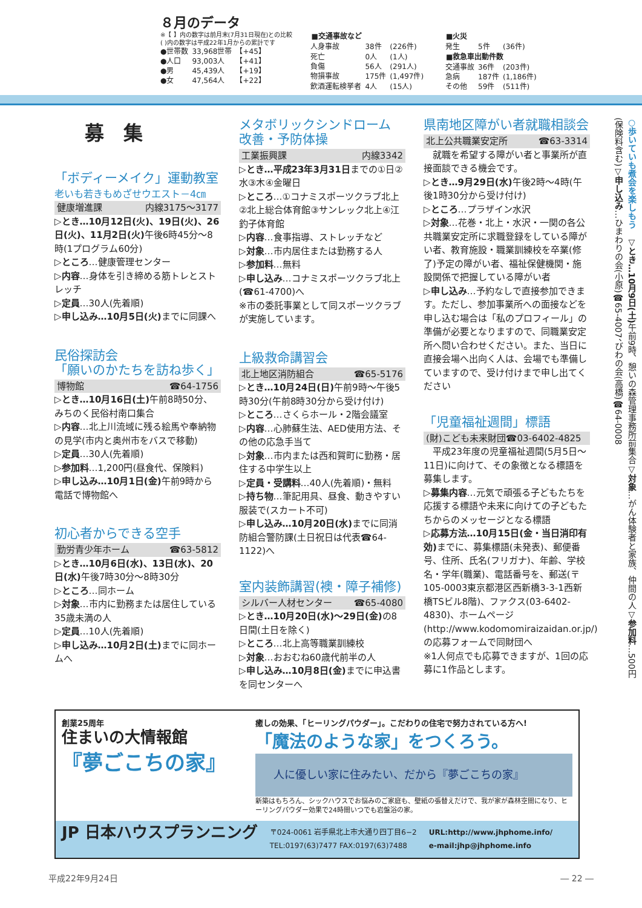８月のデータ
※【 】内の数字は前月末(7月31日現在)との比較
( )内の数字は平成22年1月からの累計です
| ●世帯数 | 33,968世帯 | 【+45】 |
| ●人口 | 93,003人 | 【+41】 |
| ●男 | 45,439人 | 【+19】 |
| ●女 | 47,564人 | 【+22】 |
| ■交通事故など | | |
| --- | --- | --- |
| 人身事故 | 38件 | (226件) |
| 死亡 | 0人 | (1人) |
| 負傷 | 56人 | (291人) |
| 物損事故 | 175件 | (1,497件) |
| 飲酒運転検挙者 | 4人 | (15人) |
| ■火災 | | |
| --- | --- | --- |
| 発生 | 5件 | (36件) |
| ■救急車出動件数 | | |
| 交通事故 | 36件 | (203件) |
| 急病 | 187件 | (1,186件) |
| その他 | 59件 | (511件) |
募　集
「ボディーメイク」運動教室
老いも若きもめざせウエスト－4㎝
健康増進課 内線3175～3177
▷とき…10月12日(火)、19日(火)、26日(火)、11月2日(火) 午後6時45分～8時(1プログラム60分)
▷ところ…健康管理センター
▷内容…身体を引き締める筋トレとストレッチ
▷定員…30人(先着順)
▷申し込み…10月5日(火) までに同課へ
民俗探訪会
「願いのかたちを訪ね歩く」
博物館 ☎64-1756
▷とき…10月16日(土) 午前8時50分、みちのく民俗村南口集合
▷内容…北上川流域に残る絵馬や奉納物の見学(市内と奥州市をバスで移動)
▷定員…30人(先着順)
▷参加料…1,200円(昼食代、保険料)
▷申し込み…10月1日(金) 午前9時から電話で博物館へ
初心者からできる空手
勤労青少年ホーム ☎63-5812
▷とき…10月6日(水)、13日(水)、20日(水) 午後7時30分～8時30分
▷ところ…同ホーム
▷対象…市内に勤務または居住している35歳未満の人
▷定員…10人(先着順)
▷申し込み…10月2日(土) までに同ホームへ
メタボリックシンドローム
改善・予防体操
工業振興課 内線3342
▷とき…平成23年3月31日までの①日②水③木④金曜日
▷ところ…①コナミスポーツクラブ北上②北上総合体育館③サンレック北上④江釣子体育館
▷内容…食事指導、ストレッチなど
▷対象…市内居住または勤務する人
▷参加料…無料
▷申し込み…コナミスポーツクラブ北上(☎61-4700)へ
※市の委託事業として同スポーツクラブが実施しています。
上級救命講習会
北上地区消防組合 ☎65-5176
▷とき…10月24日(日) 午前9時～午後5時30分(午前8時30分から受け付け)
▷ところ…さくらホール・2階会議室
▷内容…心肺蘇生法、AED使用方法、その他の応急手当て
▷対象…市内または西和賀町に勤務・居住する中学生以上
▷定員・受講料…40人(先着順)・無料
▷持ち物…筆記用具、昼食、動きやすい服装で(スカート不可)
▷申し込み…10月20日(水) までに同消防組合警防課(土日祝日は代表☎64-1122)へ
室内装飾講習(襖・障子補修)
シルバー人材センター ☎65-4080
▷とき…10月20日(水)～29日(金) の8日間(土日を除く)
▷ところ…北上高等職業訓練校
▷対象…おおむね60歳代前半の人
▷申し込み…10月8日(金) までに申込書を同センターへ
県南地区障がい者就職相談会
北上公共職業安定所 ☎63-3314
　就職を希望する障がい者と事業所が直接面談できる機会です。
▷とき…9月29日(水) 午後2時～4時(午後1時30分から受け付け)
▷ところ…プラザイン水沢
▷対象…花巻・北上・水沢・一関の各公共職業安定所に求職登録をしている障がい者、教育施設・職業訓練校を卒業(修了)予定の障がい者、福祉保健機関・施設関係で把握している障がい者
▷申し込み…予約なしで直接参加できます。ただし、参加事業所への面接などを申し込む場合は「私のプロフィール」の準備が必要となりますので、同職業安定所へ問い合わせください。また、当日に直接会場へ出向く人は、会場でも準備していますので、受け付けまで申し出てください
「児童福祉週間」標語
(財)こども未来財団☎03-6402-4825
　平成23年度の児童福祉週間(5月5日～11日)に向けて、その象徴となる標語を募集します。
▷募集内容…元気で頑張る子どもたちを応援する標語や未来に向けての子どもたちからのメッセージとなる標語
▷応募方法…10月15日(金・当日消印有効) までに、募集標語(未発表)、郵便番号、住所、氏名(フリガナ)、年齢、学校名・学年(職業)、電話番号を、郵送(〒105-0003東京都港区西新橋3-3-1西新橋TSビル8階)、ファクス(03-6402-4830)、ホームページ(http://www.kodomomiraizaidan.or.jp/)の応募フォームで同財団へ
※1人何点でも応募できますが、1回の応募に1作品とします。
○歩いていも煮会を楽しもう　▽とき…10月9日(土) 午前9時、憩いの森管理事務所前集合▽対象…がん体験者と家族、仲間の人▽参加料…500円(保険料含む)▽申し込み…ひまわりの会(小原)☎65-4007、びわの会(高橋)☎64-0008
創業25周年
住まいの大情報館
『夢ごこちの家』
癒しの効果、「ヒーリングパウダー」。こだわりの住宅で努力されている方へ!
「魔法のような家」をつくろう。
人に優しい家に住みたい、だから『夢ごこちの家』
新築はもちろん、シックハウスでお悩みのご家庭も、壁紙の張替えだけで、我が家が森林空間になり、ヒーリングパウダー効果で24時間いつでも岩盤浴の家。
JP 日本ハウスプランニング 〒024-0061 岩手県北上市大通り四丁目6−2
TEL:0197(63)7477 FAX:0197(63)7488 URL:http://www.jhphome.info/
e-mail:jhp@jhphome.info
平成22年9月24日 ― 22 ―